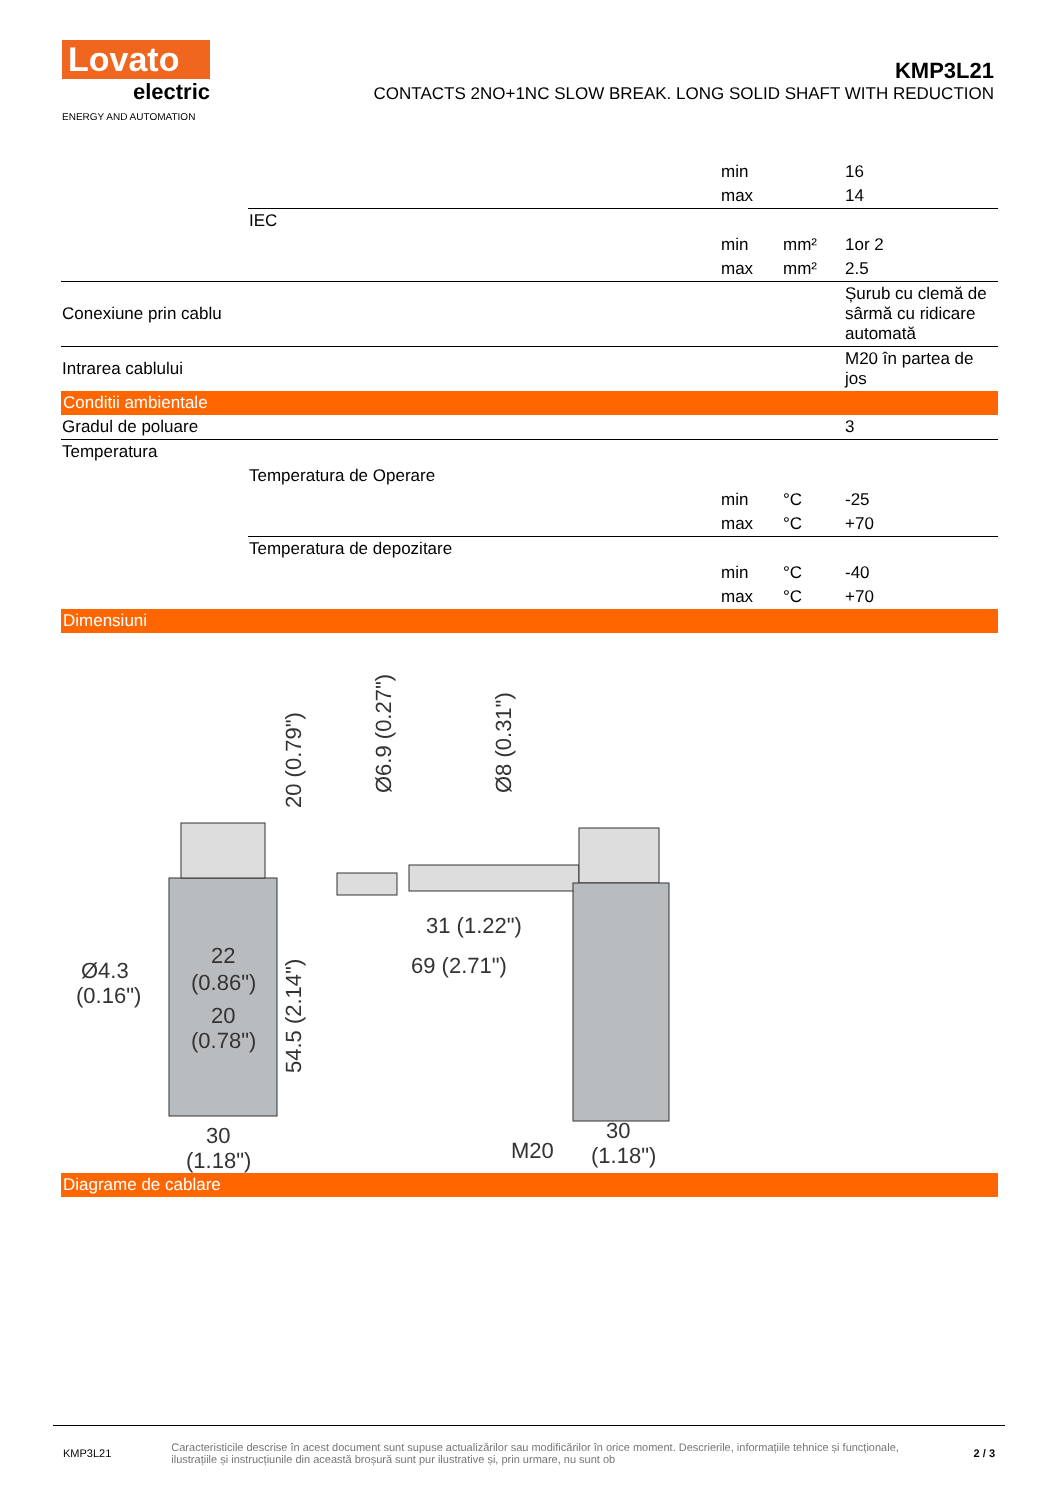Lovato
electric
ENERGY AND AUTOMATION
KMP3L21
CONTACTS 2NO+1NC SLOW BREAK. LONG SOLID SHAFT WITH REDUCTION
| | | min | | 16 |
| | | max | | 14 |
| | IEC | | | |
| | | min | mm² | 1or 2 |
| | | max | mm² | 2.5 |
| Conexiune prin cablu | | | | Șurub cu clemă de sârmă cu ridicare automată |
| Intrarea cablului | | | | M20 în partea de jos |
| Conditii ambientale | | | | |
| Gradul de poluare | | | | 3 |
| Temperatura | | | | |
| | Temperatura de Operare | | | |
| | | min | °C | -25 |
| | | max | °C | +70 |
| | Temperatura de depozitare | | | |
| | | min | °C | -40 |
| | | max | °C | +70 |
| Dimensiuni | | | | |
Ø4.3
(0.16")
22
(0.86")
20
(0.78")
30
(1.18")
31 (1.22")
69 (2.71")
M20
30
(1.18")
20 (0.79")
54.5 (2.14")
Ø6.9 (0.27")
Ø8 (0.31")
| Diagrame de cablare |
KMP3L21
Caracteristicile descrise în acest document sunt supuse actualizărilor sau modificărilor în orice moment. Descrierile, informațiile tehnice și funcționale, ilustrațiile și instrucțiunile din această broșură sunt pur ilustrative și, prin urmare, nu sunt ob
2 / 3